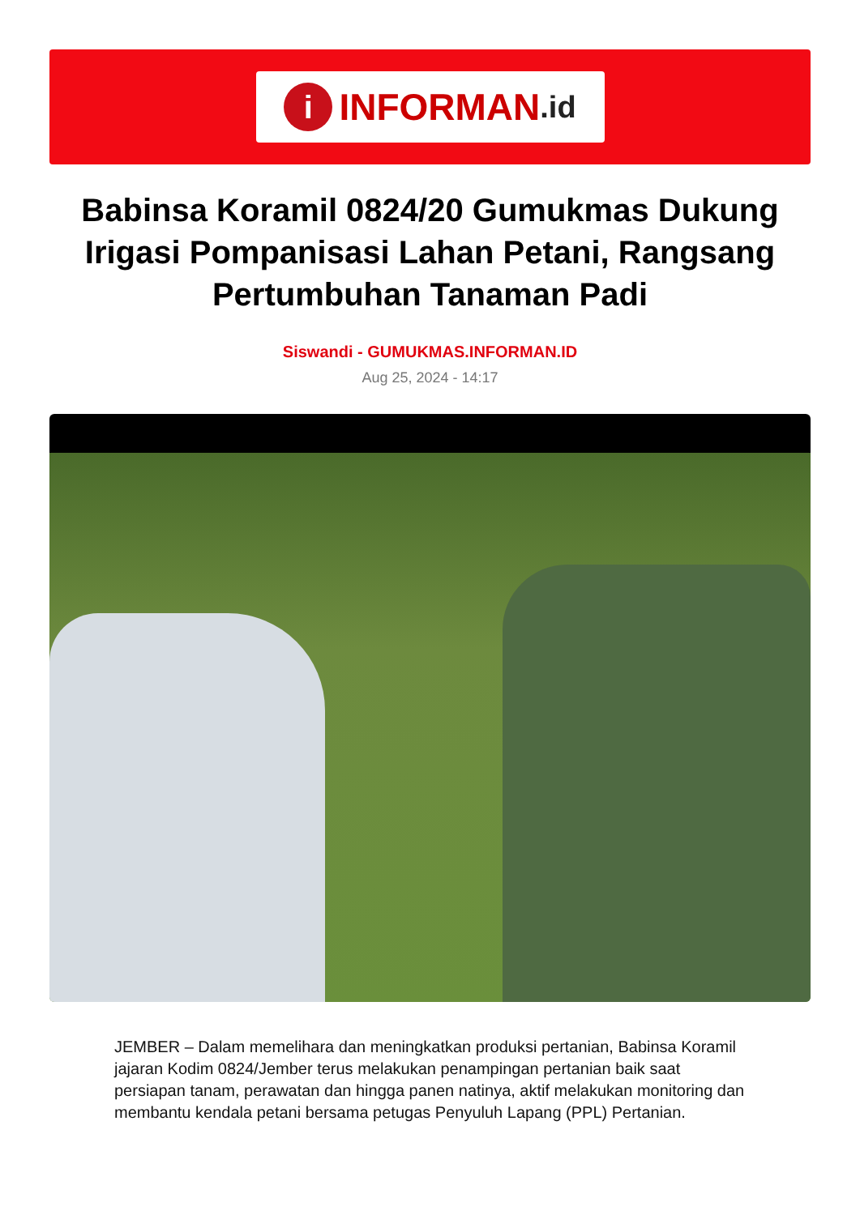i INFORMAN.id
Babinsa Koramil 0824/20 Gumukmas Dukung Irigasi Pompanisasi Lahan Petani, Rangsang Pertumbuhan Tanaman Padi
Siswandi - GUMUKMAS.INFORMAN.ID
Aug 25, 2024 - 14:17
JEMBER – Dalam memelihara dan meningkatkan produksi pertanian, Babinsa Koramil jajaran Kodim 0824/Jember terus melakukan penampingan pertanian baik saat persiapan tanam, perawatan dan hingga panen natinya, aktif melakukan monitoring dan membantu kendala petani bersama petugas Penyuluh Lapang (PPL) Pertanian.